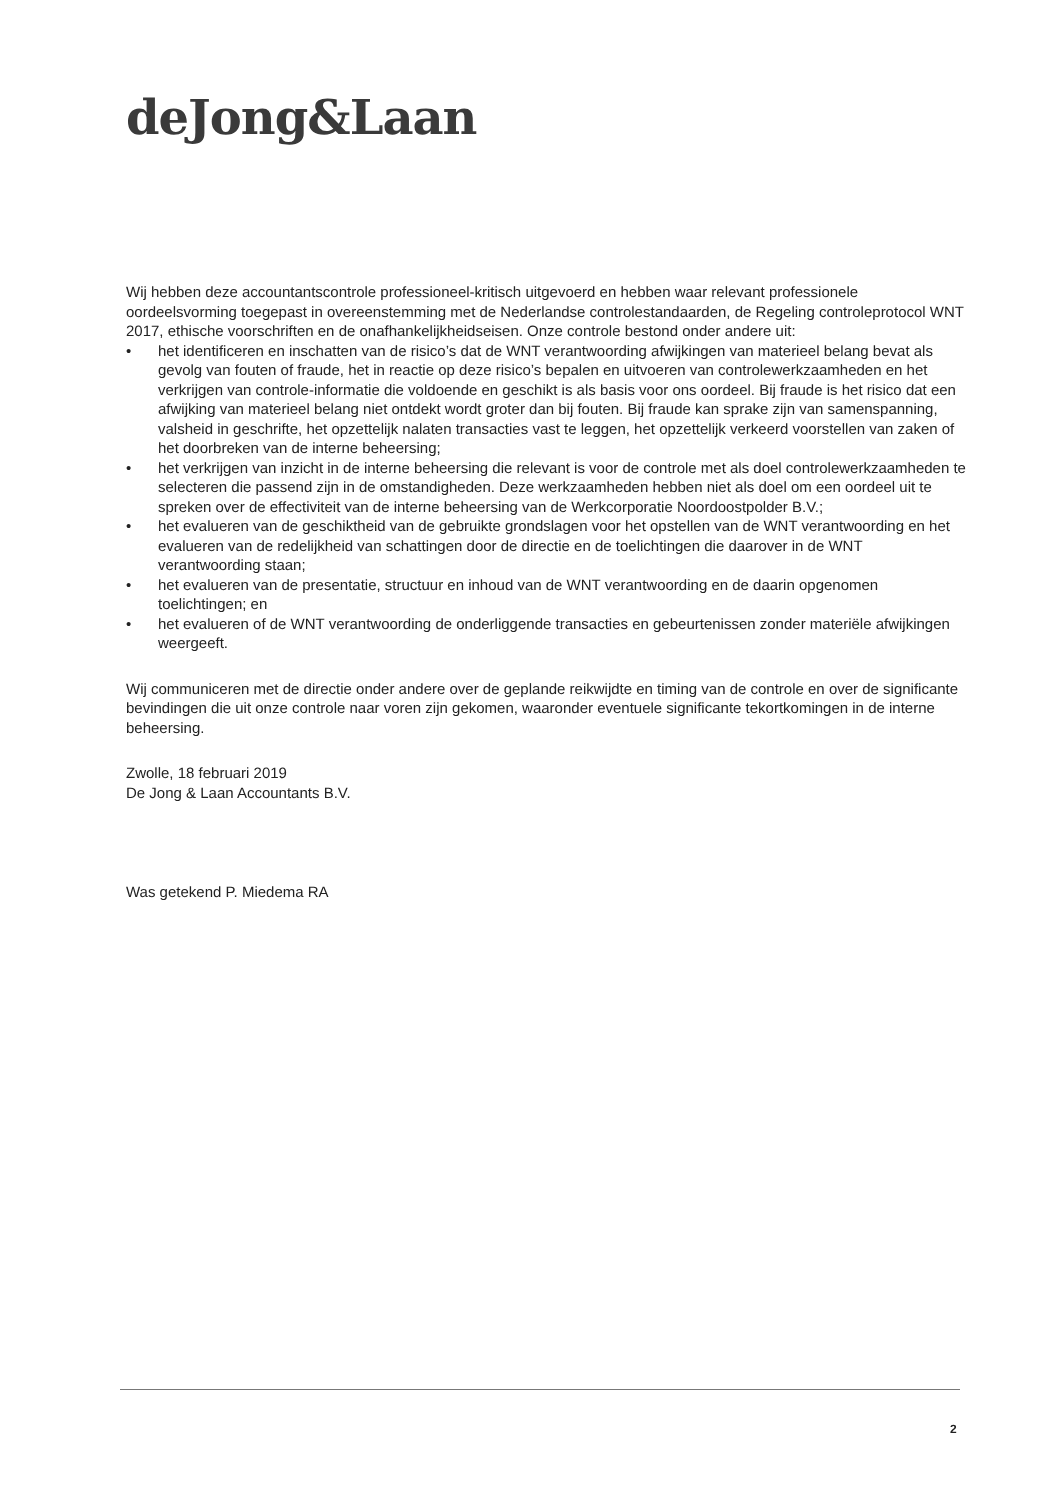deJong&Laan
Wij hebben deze accountantscontrole professioneel-kritisch uitgevoerd en hebben waar relevant professionele oordeelsvorming toegepast in overeenstemming met de Nederlandse controlestandaarden, de Regeling controleprotocol WNT 2017, ethische voorschriften en de onafhankelijkheidseisen. Onze controle bestond onder andere uit:
• het identificeren en inschatten van de risico’s dat de WNT verantwoording afwijkingen van materieel belang bevat als gevolg van fouten of fraude, het in reactie op deze risico’s bepalen en uitvoeren van controlewerkzaamheden en het verkrijgen van controle-informatie die voldoende en geschikt is als basis voor ons oordeel. Bij fraude is het risico dat een afwijking van materieel belang niet ontdekt wordt groter dan bij fouten. Bij fraude kan sprake zijn van samenspanning, valsheid in geschrifte, het opzettelijk nalaten transacties vast te leggen, het opzettelijk verkeerd voorstellen van zaken of het doorbreken van de interne beheersing;
• het verkrijgen van inzicht in de interne beheersing die relevant is voor de controle met als doel controlewerkzaamheden te selecteren die passend zijn in de omstandigheden. Deze werkzaamheden hebben niet als doel om een oordeel uit te spreken over de effectiviteit van de interne beheersing van de Werkcorporatie Noordoostpolder B.V.;
• het evalueren van de geschiktheid van de gebruikte grondslagen voor het opstellen van de WNT verantwoording en het evalueren van de redelijkheid van schattingen door de directie en de toelichtingen die daarover in de WNT verantwoording staan;
• het evalueren van de presentatie, structuur en inhoud van de WNT verantwoording en de daarin opgenomen toelichtingen; en
• het evalueren of de WNT verantwoording de onderliggende transacties en gebeurtenissen zonder materiële afwijkingen weergeeft.
Wij communiceren met de directie onder andere over de geplande reikwijdte en timing van de controle en over de significante bevindingen die uit onze controle naar voren zijn gekomen, waaronder eventuele significante tekortkomingen in de interne beheersing.
Zwolle, 18 februari 2019
De Jong & Laan Accountants B.V.
Was getekend P. Miedema RA
2